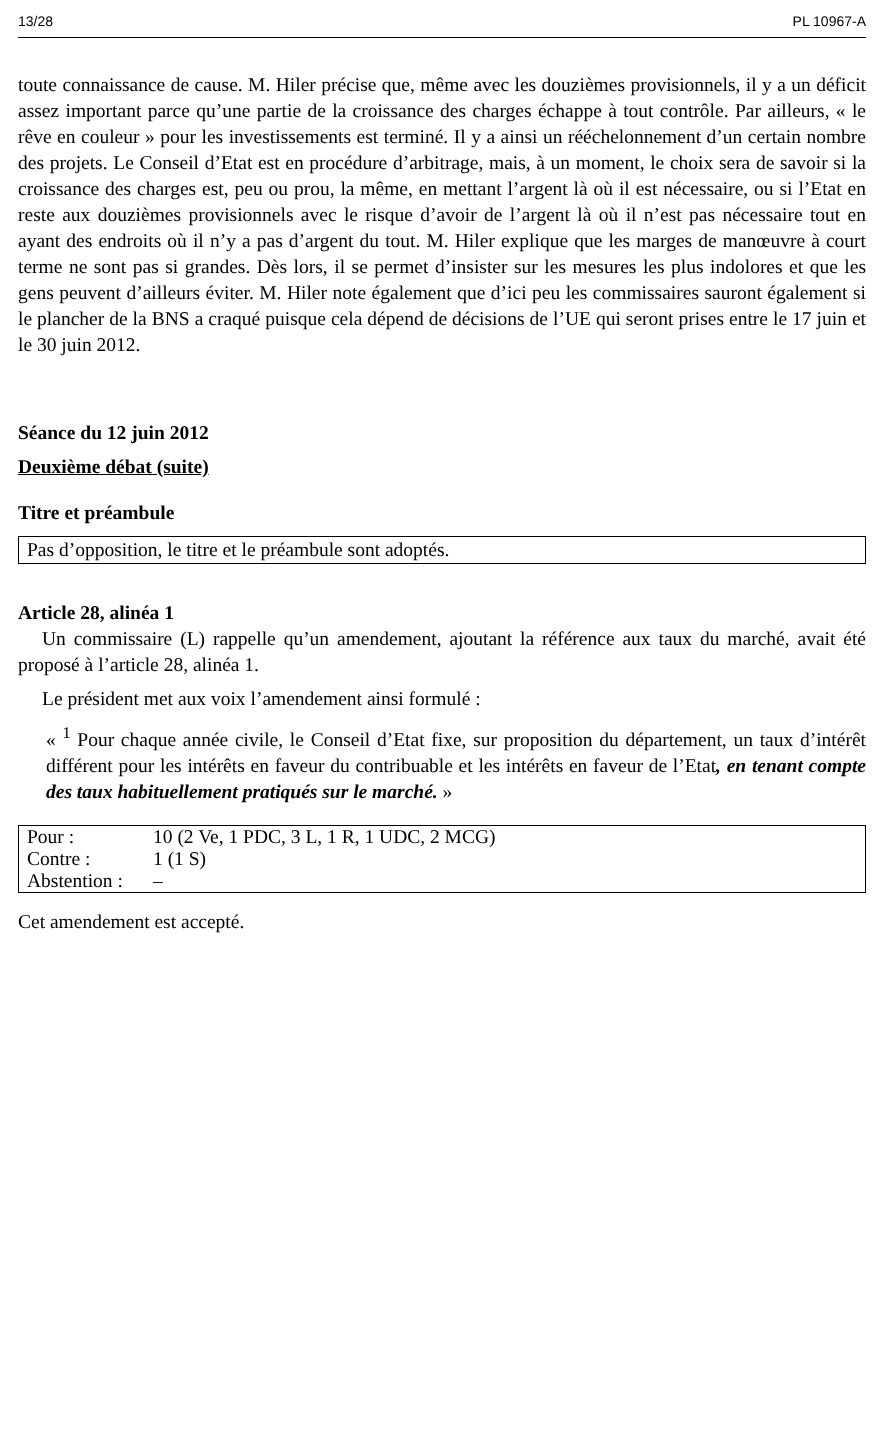13/28 PL 10967-A
toute connaissance de cause. M. Hiler précise que, même avec les douzièmes provisionnels, il y a un déficit assez important parce qu’une partie de la croissance des charges échappe à tout contrôle. Par ailleurs, « le rêve en couleur » pour les investissements est terminé. Il y a ainsi un rééchelonnement d’un certain nombre des projets. Le Conseil d’Etat est en procédure d’arbitrage, mais, à un moment, le choix sera de savoir si la croissance des charges est, peu ou prou, la même, en mettant l’argent là où il est nécessaire, ou si l’Etat en reste aux douzièmes provisionnels avec le risque d’avoir de l’argent là où il n’est pas nécessaire tout en ayant des endroits où il n’y a pas d’argent du tout. M. Hiler explique que les marges de manœuvre à court terme ne sont pas si grandes. Dès lors, il se permet d’insister sur les mesures les plus indolores et que les gens peuvent d’ailleurs éviter. M. Hiler note également que d’ici peu les commissaires sauront également si le plancher de la BNS a craqué puisque cela dépend de décisions de l’UE qui seront prises entre le 17 juin et le 30 juin 2012.
Séance du 12 juin 2012
Deuxième débat (suite)
Titre et préambule
Pas d’opposition, le titre et le préambule sont adoptés.
Article 28, alinéa 1
Un commissaire (L) rappelle qu’un amendement, ajoutant la référence aux taux du marché, avait été proposé à l’article 28, alinéa 1.
Le président met aux voix l’amendement ainsi formulé :
« <sup>1</sup> Pour chaque année civile, le Conseil d’Etat fixe, sur proposition du département, un taux d’intérêt différent pour les intérêts en faveur du contribuable et les intérêts en faveur de l’Etat, en tenant compte des taux habituellement pratiqués sur le marché. »
| Pour : | 10 (2 Ve, 1 PDC, 3 L, 1 R, 1 UDC, 2 MCG) |
| Contre : | 1 (1 S) |
| Abstention : | – |
Cet amendement est accepté.